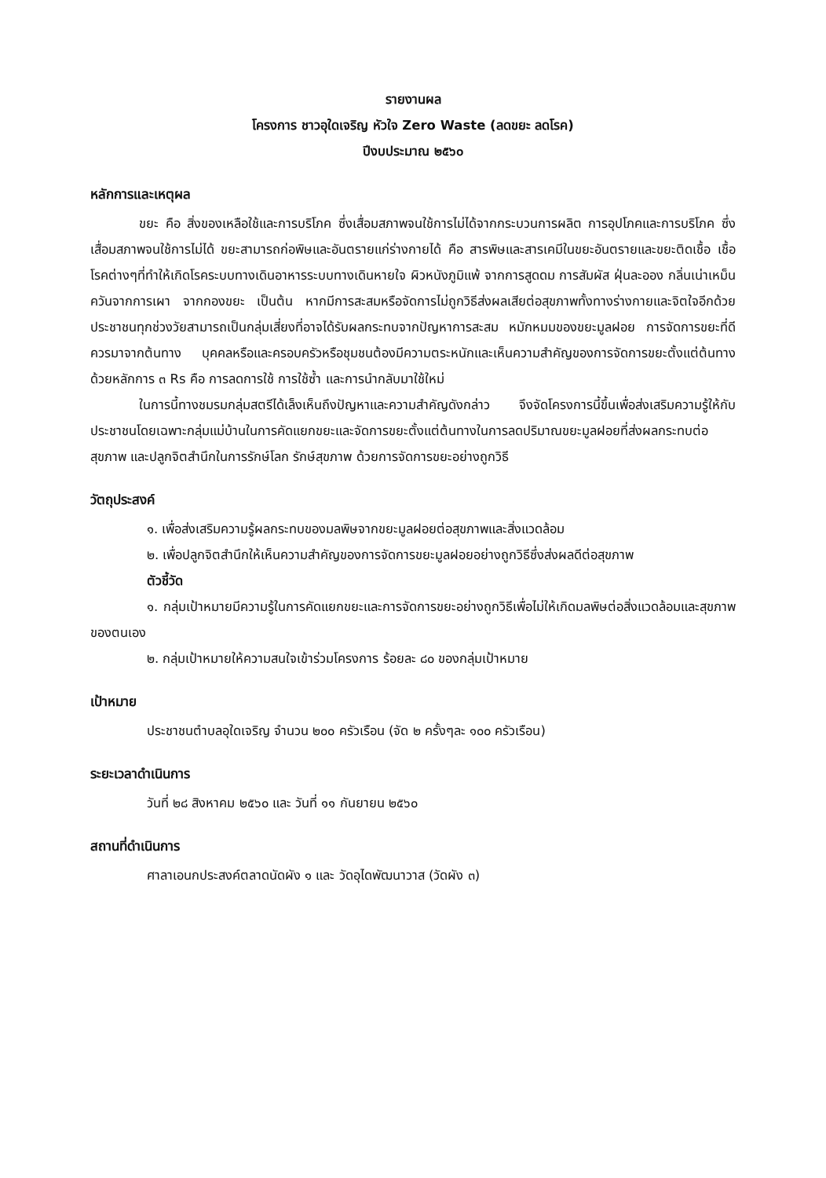รายงานผล
โครงการ ชาวอุใดเจริญ หัวใจ Zero Waste (ลดขยะ ลดโรค)
ปีงบประมาณ ๒๕๖๐
หลักการและเหตุผล
ขยะ คือ สิ่งของเหลือใช้และการบริโภค ซึ่งเสื่อมสภาพจนใช้การไม่ได้จากกระบวนการผลิต การอุปโภคและการบริโภค ซึ่งเสื่อมสภาพจนใช้การไม่ได้ ขยะสามารถก่อพิษและอันตรายแก่ร่างกายได้ คือ สารพิษและสารเคมีในขยะอันตรายและขยะติดเชื้อ เชื้อโรคต่างๆที่ทำให้เกิดโรคระบบทางเดินอาหารระบบทางเดินหายใจ ผิวหนังภูมิแพ้ จากการสูดดม การสัมผัส ฝุ่นละออง กลิ่นเน่าเหม็น ควันจากการเผา จากกองขยะ เป็นต้น หากมีการสะสมหรือจัดการไม่ถูกวิธีส่งผลเสียต่อสุขภาพทั้งทางร่างกายและจิตใจอีกด้วย ประชาชนทุกช่วงวัยสามารถเป็นกลุ่มเสี่ยงที่อาจได้รับผลกระทบจากปัญหาการสะสม หมักหมมของขยะมูลฝอย การจัดการขยะที่ดีควรมาจากต้นทาง บุคคลหรือและครอบครัวหรือชุมชนต้องมีความตระหนักและเห็นความสำคัญของการจัดการขยะตั้งแต่ต้นทางด้วยหลักการ ๓ Rs คือ การลดการใช้ การใช้ซ้ำ และการนำกลับมาใช้ใหม่
ในการนี้ทางชมรมกลุ่มสตรีได้เล็งเห็นถึงปัญหาและความสำคัญดังกล่าว จึงจัดโครงการนี้ขึ้นเพื่อส่งเสริมความรู้ให้กับประชาชนโดยเฉพาะกลุ่มแม่บ้านในการคัดแยกขยะและจัดการขยะตั้งแต่ต้นทางในการลดปริมาณขยะมูลฝอยที่ส่งผลกระทบต่อสุขภาพ และปลูกจิตสำนึกในการรักษ์โลก รักษ์สุขภาพ ด้วยการจัดการขยะอย่างถูกวิธี
วัตถุประสงค์
๑. เพื่อส่งเสริมความรู้ผลกระทบของมลพิษจากขยะมูลฝอยต่อสุขภาพและสิ่งแวดล้อม
๒. เพื่อปลูกจิตสำนึกให้เห็นความสำคัญของการจัดการขยะมูลฝอยอย่างถูกวิธีซึ่งส่งผลดีต่อสุขภาพ
ตัวชี้วัด
๑. กลุ่มเป้าหมายมีความรู้ในการคัดแยกขยะและการจัดการขยะอย่างถูกวิธีเพื่อไม่ให้เกิดมลพิษต่อสิ่งแวดล้อมและสุขภาพของตนเอง
๒. กลุ่มเป้าหมายให้ความสนใจเข้าร่วมโครงการ ร้อยละ ๘๐ ของกลุ่มเป้าหมาย
เป้าหมาย
ประชาชนตำบลอุใดเจริญ จำนวน ๒๐๐ ครัวเรือน (จัด ๒ ครั้งๆละ ๑๐๐ ครัวเรือน)
ระยะเวลาดำเนินการ
วันที่ ๒๘ สิงหาคม ๒๕๖๐ และ วันที่ ๑๑ กันยายน ๒๕๖๐
สถานที่ดำเนินการ
ศาลาเอนกประสงค์ตลาดนัดผัง ๑ และ วัดอุไดพัฒนาวาส (วัดผัง ๓)